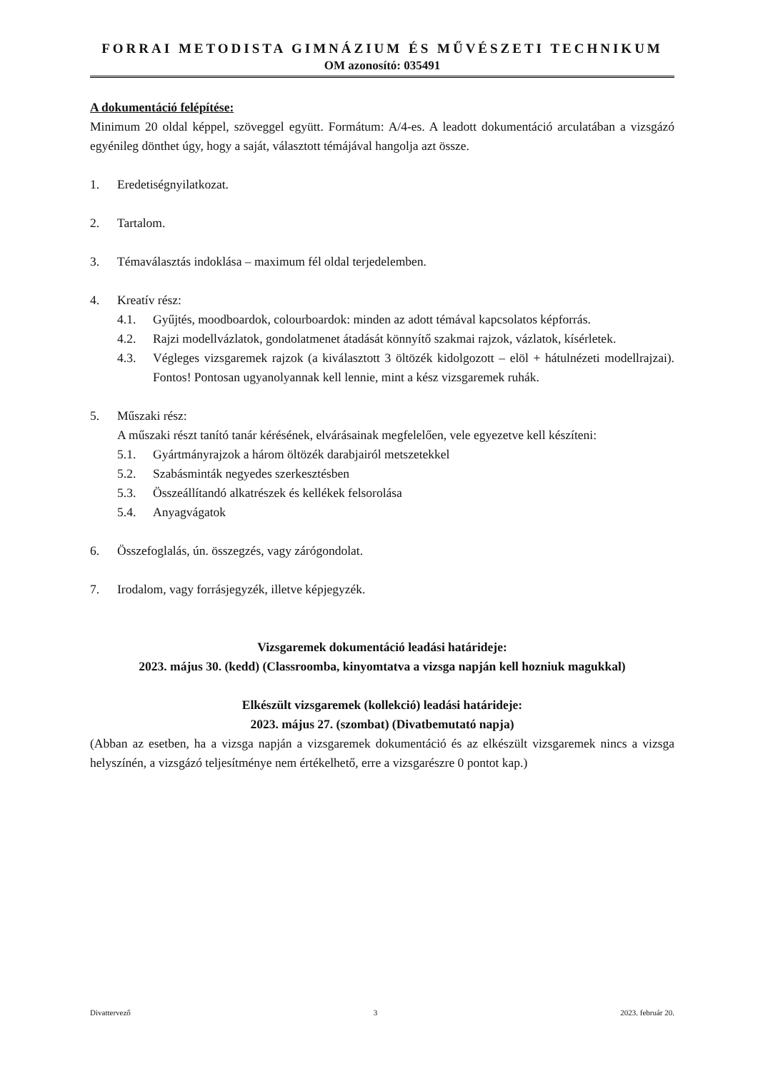FORRAI METODISTA GIMNÁZIUM ÉS MŰVÉSZETI TECHNIKUM
OM azonosító: 035491
A dokumentáció felépítése:
Minimum 20 oldal képpel, szöveggel együtt. Formátum: A/4-es. A leadott dokumentáció arculatában a vizsgázó egyénileg dönthet úgy, hogy a saját, választott témájával hangolja azt össze.
1. Eredetiségnyilatkozat.
2. Tartalom.
3. Témaválasztás indoklása – maximum fél oldal terjedelemben.
4. Kreatív rész:
4.1. Gyűjtés, moodboardok, colourboardok: minden az adott témával kapcsolatos képforrás.
4.2. Rajzi modellvázlatok, gondolatmenet átadását könnyítő szakmai rajzok, vázlatok, kísérletek.
4.3. Végleges vizsgaremek rajzok (a kiválasztott 3 öltözék kidolgozott – elöl + hátulnézeti modellrajzai). Fontos! Pontosan ugyanolyannak kell lennie, mint a kész vizsgaremek ruhák.
5. Műszaki rész:
A műszaki részt tanító tanár kérésének, elvárásainak megfelelően, vele egyezetve kell készíteni:
5.1. Gyártmányrajzok a három öltözék darabjairól metszetekkel
5.2. Szabásminták negyedes szerkesztésben
5.3. Összeállítandó alkatrészek és kellékek felsorolása
5.4. Anyagvágatok
6. Összefoglalás, ún. összegzés, vagy zárógondolat.
7. Irodalom, vagy forrásjegyzék, illetve képjegyzék.
Vizsgaremek dokumentáció leadási határideje:
2023. május 30. (kedd) (Classroomba, kinyomtatva a vizsga napján kell hozniuk magukkal)
Elkészült vizsgaremek (kollekció) leadási határideje:
2023. május 27. (szombat) (Divatbemutató napja)
(Abban az esetben, ha a vizsga napján a vizsgaremek dokumentáció és az elkészült vizsgaremek nincs a vizsga helyszínén, a vizsgázó teljesítménye nem értékelhető, erre a vizsgarészre 0 pontot kap.)
Divattervező 3 2023. február 20.